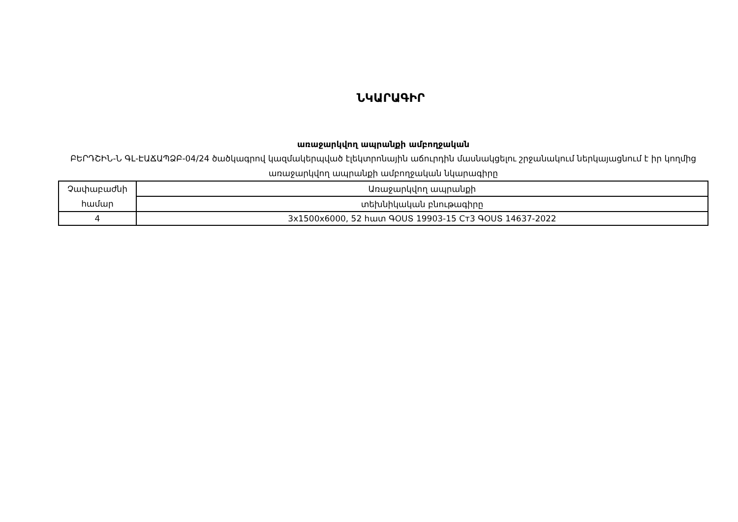ՆԿԱՐԱԳԻՐ
առաջարկվող ապրանքի ամբողջական
ԲԵՐԴՇԻՆ-Ն ԳԼ-ԷԱՃԱՊՁԲ-04/24 ծածկագրով կազմակերպված էլեկտրոնային աճուրդին մասնակցելու շրջանակում ներկայացնում է իր կողմից առաջարկվող ապրանքի ամբողջական նկարագիրը
| Չափաբաժնի համար | Առաջարկվող ապրանքի |
| | տեխնիկական բնութագիրը |
| 4 | 3x1500x6000, 52 հատ ԳՕՍՏ 19903-15 Ст3 ԳՕՍՏ 14637-2022 |